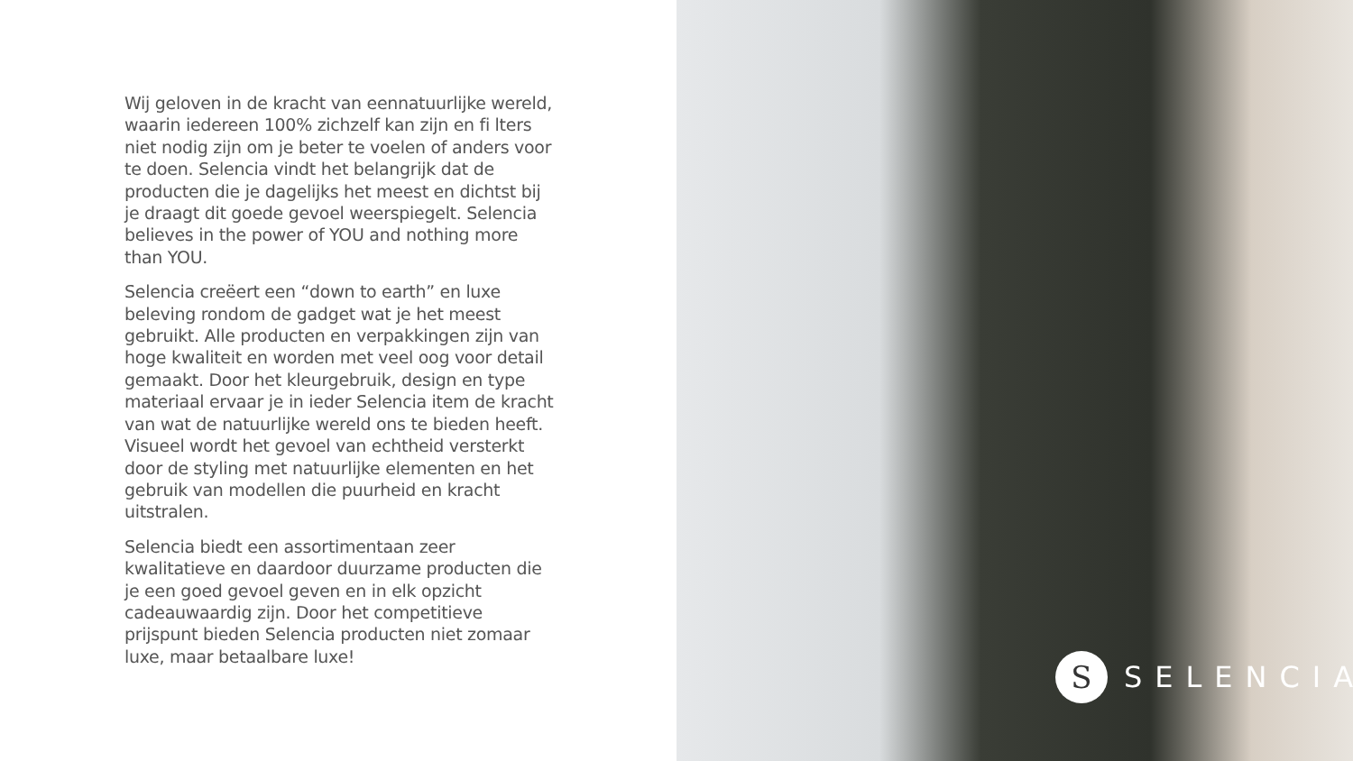Wij geloven in de kracht van eennatuurlijke wereld, waarin iedereen 100% zichzelf kan zijn en fi lters niet nodig zijn om je beter te voelen of anders voor te doen. Selencia vindt het belangrijk dat de producten die je dagelijks het meest en dichtst bij je draagt dit goede gevoel weerspiegelt. Selencia believes in the power of YOU and nothing more than YOU.
Selencia creëert een “down to earth” en luxe beleving rondom de gadget wat je het meest gebruikt. Alle producten en verpakkingen zijn van hoge kwaliteit en worden met veel oog voor detail gemaakt. Door het kleurgebruik, design en type materiaal ervaar je in ieder Selencia item de kracht van wat de natuurlijke wereld ons te bieden heeft. Visueel wordt het gevoel van echtheid versterkt door de styling met natuurlijke elementen en het gebruik van modellen die puurheid en kracht uitstralen.
Selencia biedt een assortimentaan zeer kwalitatieve en daardoor duurzame producten die je een goed gevoel geven en in elk opzicht cadeauwaardig zijn. Door het competitieve prijspunt bieden Selencia producten niet zomaar luxe, maar betaalbare luxe!
S
SELENCIA